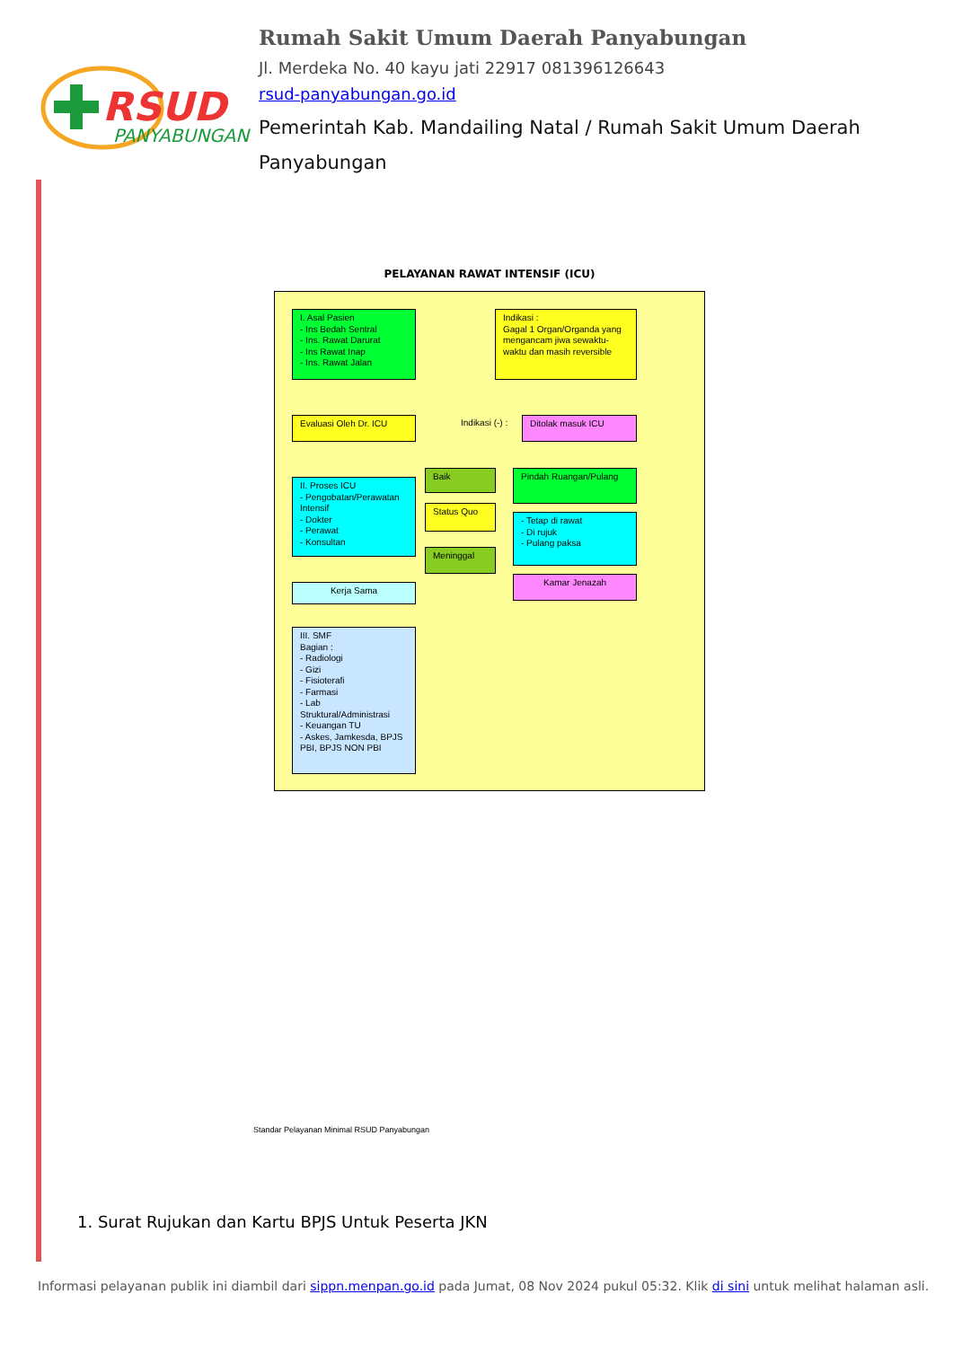RSUD
PANYABUNGAN
Rumah Sakit Umum Daerah Panyabungan
Jl. Merdeka No. 40 kayu jati 22917 081396126643
rsud-panyabungan.go.id
Pemerintah Kab. Mandailing Natal / Rumah Sakit Umum Daerah Panyabungan
PELAYANAN RAWAT INTENSIF (ICU)
I. Asal Pasien
- Ins Bedah Sentral
- Ins. Rawat Darurat
- Ins Rawat Inap
- Ins. Rawat Jalan
Indikasi :
Gagal 1 Organ/Organda yang mengancam jiwa sewaktu-waktu dan masih reversible
Evaluasi Oleh Dr. ICU Indikasi (-) : Ditolak masuk ICU
II. Proses ICU
- Pengobatan/Perawatan Intensif
- Dokter
- Perawat
- Konsultan
Baik
Status Quo
Meninggal
Pindah Ruangan/Pulang
- Tetap di rawat
- Di rujuk
- Pulang paksa
Kamar Jenazah
Kerja Sama
III. SMF
Bagian :
- Radiologi
- Gizi
- Fisioterafi
- Farmasi
- Lab
Struktural/Administrasi
- Keuangan TU
- Askes, Jamkesda, BPJS PBI, BPJS NON PBI
Standar Pelayanan Minimal RSUD Panyabungan
1. Surat Rujukan dan Kartu BPJS Untuk Peserta JKN
Informasi pelayanan publik ini diambil dari sippn.menpan.go.id pada Jumat, 08 Nov 2024 pukul 05:32. Klik di sini untuk melihat halaman asli.